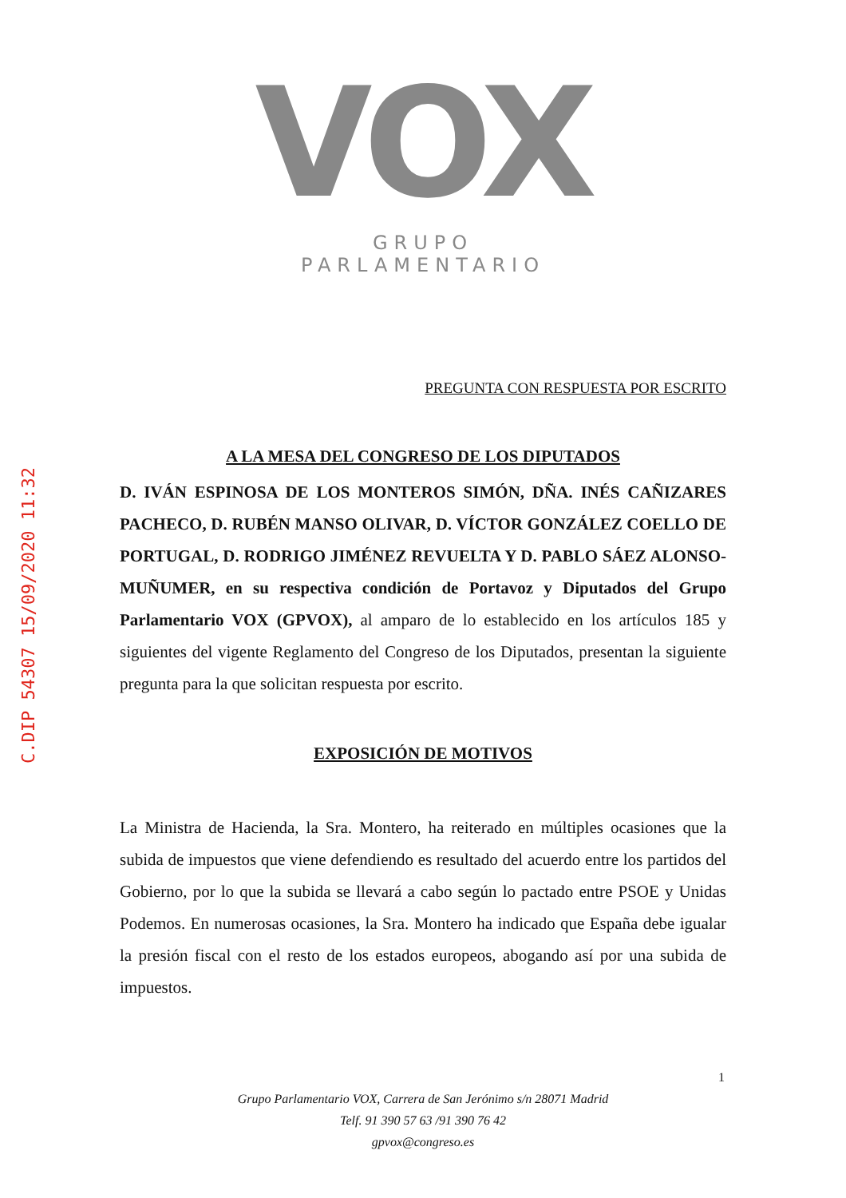C.DIP 54307 15/09/2020 11:32
VOX
GRUPO PARLAMENTARIO
PREGUNTA CON RESPUESTA POR ESCRITO
A LA MESA DEL CONGRESO DE LOS DIPUTADOS
D. IVÁN ESPINOSA DE LOS MONTEROS SIMÓN, DÑA. INÉS CAÑIZARES PACHECO, D. RUBÉN MANSO OLIVAR, D. VÍCTOR GONZÁLEZ COELLO DE PORTUGAL, D. RODRIGO JIMÉNEZ REVUELTA Y D. PABLO SÁEZ ALONSO-MUÑUMER, en su respectiva condición de Portavoz y Diputados del Grupo Parlamentario VOX (GPVOX), al amparo de lo establecido en los artículos 185 y siguientes del vigente Reglamento del Congreso de los Diputados, presentan la siguiente pregunta para la que solicitan respuesta por escrito.
EXPOSICIÓN DE MOTIVOS
La Ministra de Hacienda, la Sra. Montero, ha reiterado en múltiples ocasiones que la subida de impuestos que viene defendiendo es resultado del acuerdo entre los partidos del Gobierno, por lo que la subida se llevará a cabo según lo pactado entre PSOE y Unidas Podemos. En numerosas ocasiones, la Sra. Montero ha indicado que España debe igualar la presión fiscal con el resto de los estados europeos, abogando así por una subida de impuestos.
1
Grupo Parlamentario VOX, Carrera de San Jerónimo s/n 28071 Madrid
Telf. 91 390 57 63 /91 390 76 42
gpvox@congreso.es